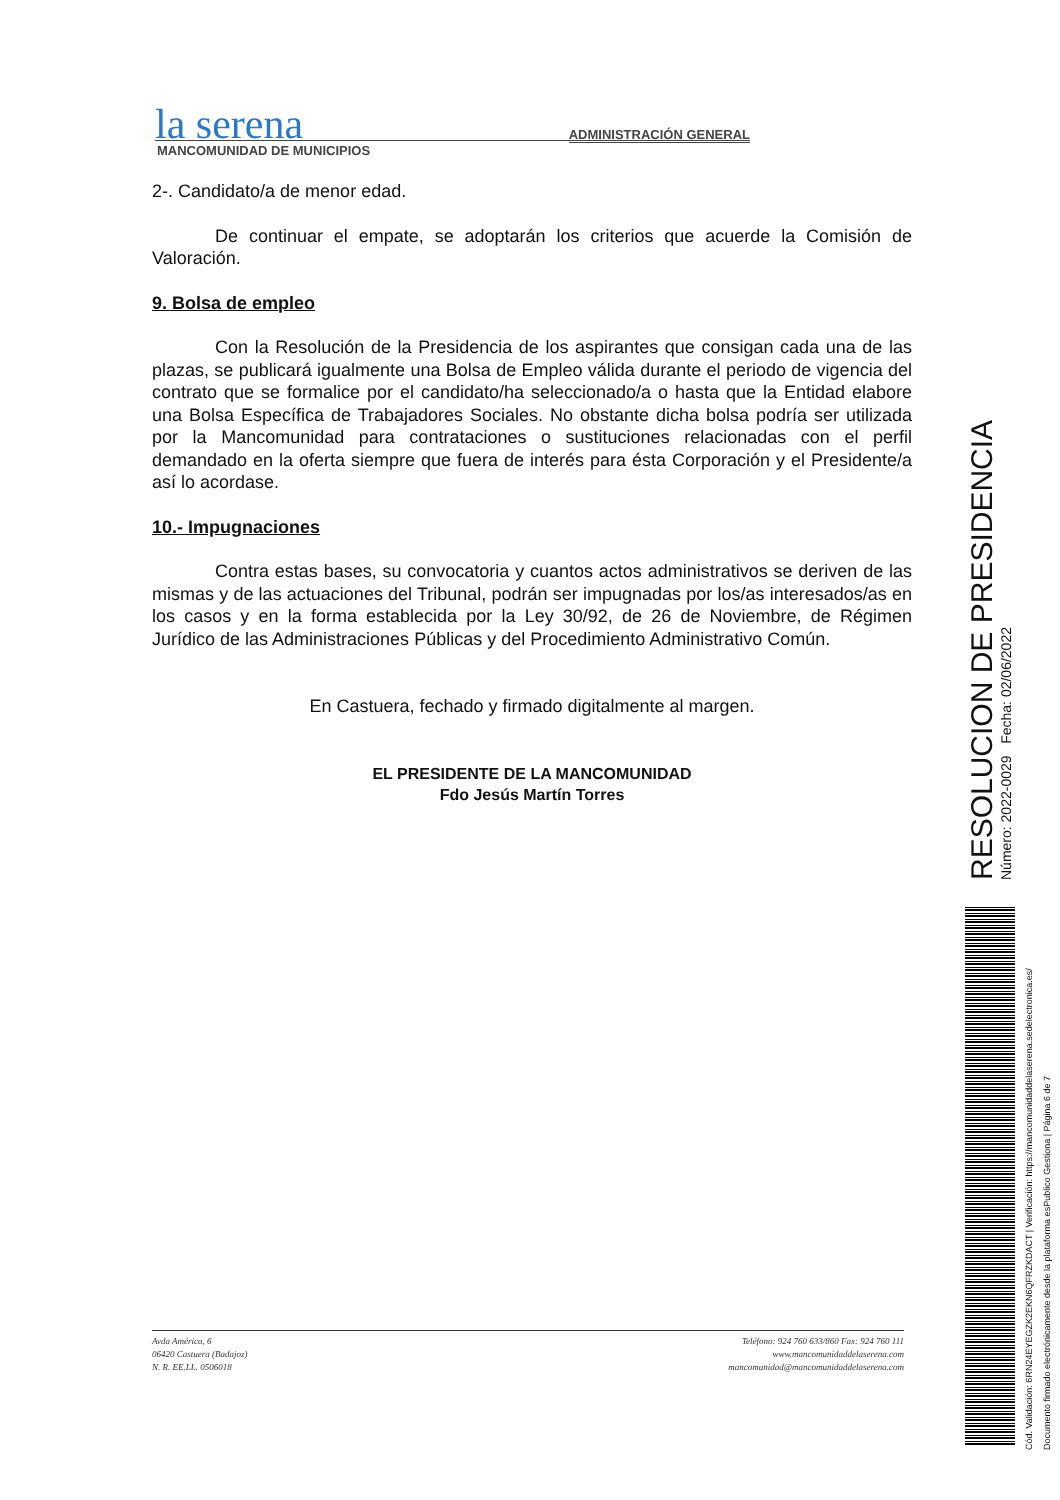la serena ADMINISTRACIÓN GENERAL
MANCOMUNIDAD DE MUNICIPIOS
2-. Candidato/a de menor edad.
De continuar el empate, se adoptarán los criterios que acuerde la Comisión de Valoración.
9. Bolsa de empleo
Con la Resolución de la Presidencia de los aspirantes que consigan cada una de las plazas, se publicará igualmente una Bolsa de Empleo válida durante el periodo de vigencia del contrato que se formalice por el candidato/ha seleccionado/a o hasta que la Entidad elabore una Bolsa Específica de Trabajadores Sociales. No obstante dicha bolsa podría ser utilizada por la Mancomunidad para contrataciones o sustituciones relacionadas con el perfil demandado en la oferta siempre que fuera de interés para ésta Corporación y el Presidente/a así lo acordase.
10.- Impugnaciones
Contra estas bases, su convocatoria y cuantos actos administrativos se deriven de las mismas y de las actuaciones del Tribunal, podrán ser impugnadas por los/as interesados/as en los casos y en la forma establecida por la Ley 30/92, de 26 de Noviembre, de Régimen Jurídico de las Administraciones Públicas y del Procedimiento Administrativo Común.
En Castuera, fechado y firmado digitalmente al margen.
EL PRESIDENTE DE LA MANCOMUNIDAD
Fdo Jesús Martín Torres
Avda América, 6
06420 Castuera (Badajoz)
N. R. EE.LL. 0506018
Teléfono: 924 760 633/860 Fax: 924 760 111
www.mancomunidaddelaserena.com
mancomunidad@mancomunidaddelaserena.com
RESOLUCION DE PRESIDENCIA Número: 2022-0029 Fecha: 02/06/2022
Cód. Validación: 6RN24EYEGZK2EKN6QFRZKDACT | Verificación: https://mancomunidaddelaserena.sedelectronica.es/
Documento firmado electrónicamente desde la plataforma esPublico Gestiona | Página 6 de 7